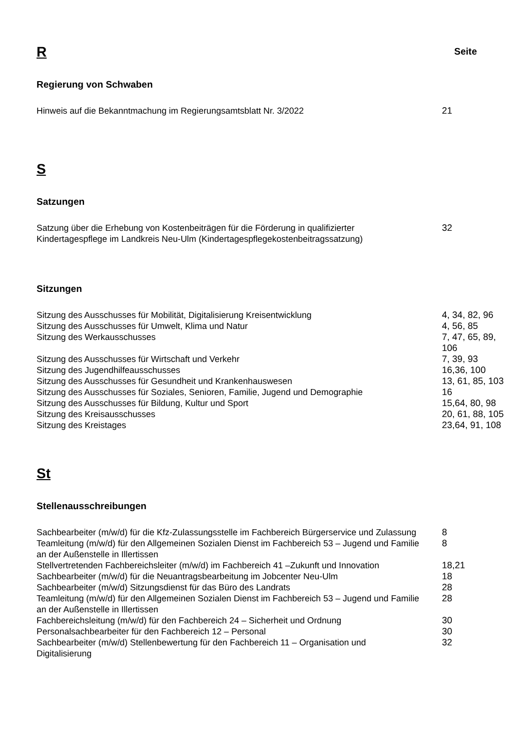R
Seite
Regierung von Schwaben
| Hinweis auf die Bekanntmachung im Regierungsamtsblatt Nr. 3/2022 | 21 |
S
Satzungen
| Satzung über die Erhebung von Kostenbeiträgen für die Förderung in qualifizierter Kindertagespflege im Landkreis Neu-Ulm (Kindertagespflegekostenbeitragssatzung) | 32 |
Sitzungen
| Sitzung des Ausschusses für Mobilität, Digitalisierung Kreisentwicklung | 4, 34, 82, 96 |
| Sitzung des Ausschusses für Umwelt, Klima und Natur | 4, 56, 85 |
| Sitzung des Werkausschusses | 7, 47, 65, 89, 106 |
| Sitzung des Ausschusses für Wirtschaft und Verkehr | 7, 39, 93 |
| Sitzung des Jugendhilfeausschusses | 16,36, 100 |
| Sitzung des Ausschusses für Gesundheit und Krankenhauswesen | 13, 61, 85, 103 |
| Sitzung des Ausschusses für Soziales, Senioren, Familie, Jugend und Demographie | 16 |
| Sitzung des Ausschusses für Bildung, Kultur und Sport | 15,64, 80, 98 |
| Sitzung des Kreisausschusses | 20, 61, 88, 105 |
| Sitzung des Kreistages | 23,64, 91, 108 |
St
Stellenausschreibungen
| Sachbearbeiter (m/w/d) für die Kfz-Zulassungsstelle im Fachbereich Bürgerservice und Zulassung | 8 |
| Teamleitung (m/w/d) für den Allgemeinen Sozialen Dienst im Fachbereich 53 – Jugend und Familie an der Außenstelle in Illertissen | 8 |
| Stellvertretenden Fachbereichsleiter (m/w/d) im Fachbereich 41 –Zukunft und Innovation | 18,21 |
| Sachbearbeiter (m/w/d) für die Neuantragsbearbeitung im Jobcenter Neu-Ulm | 18 |
| Sachbearbeiter (m/w/d) Sitzungsdienst für das Büro des Landrats | 28 |
| Teamleitung (m/w/d) für den Allgemeinen Sozialen Dienst im Fachbereich 53 – Jugend und Familie an der Außenstelle in Illertissen | 28 |
| Fachbereichsleitung (m/w/d) für den Fachbereich 24 – Sicherheit und Ordnung | 30 |
| Personalsachbearbeiter für den Fachbereich 12 – Personal | 30 |
| Sachbearbeiter (m/w/d) Stellenbewertung für den Fachbereich 11 – Organisation und Digitalisierung | 32 |